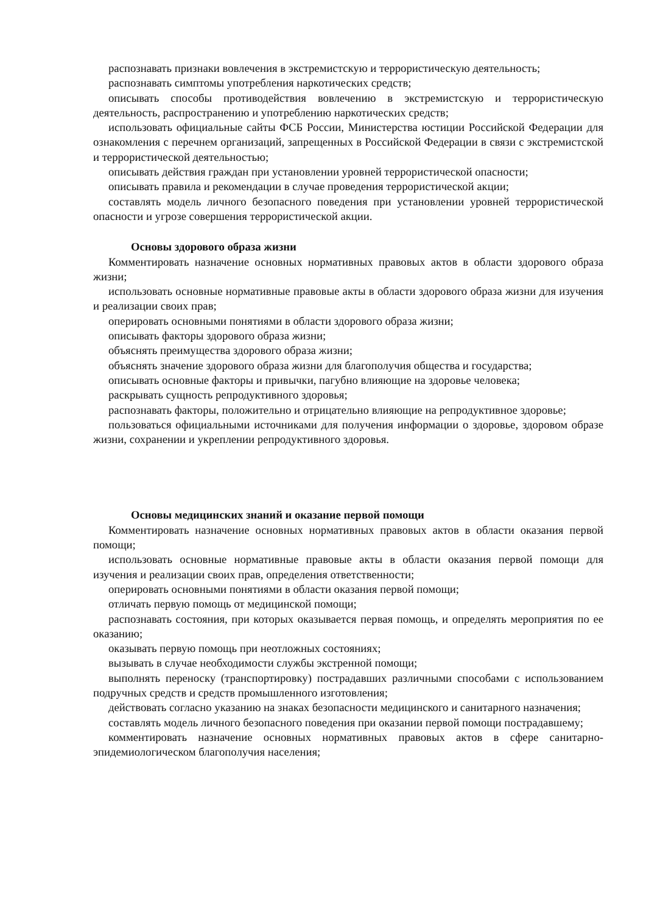распознавать признаки вовлечения в экстремистскую и террористическую деятельность;
распознавать симптомы употребления наркотических средств;
описывать способы противодействия вовлечению в экстремистскую и террористическую деятельность, распространению и употреблению наркотических средств;
использовать официальные сайты ФСБ России, Министерства юстиции Российской Федерации для ознакомления с перечнем организаций, запрещенных в Российской Федерации в связи с экстремистской и террористической деятельностью;
описывать действия граждан при установлении уровней террористической опасности;
описывать правила и рекомендации в случае проведения террористической акции;
составлять модель личного безопасного поведения при установлении уровней террористической опасности и угрозе совершения террористической акции.
Основы здорового образа жизни
Комментировать назначение основных нормативных правовых актов в области здорового образа жизни;
использовать основные нормативные правовые акты в области здорового образа жизни для изучения и реализации своих прав;
оперировать основными понятиями в области здорового образа жизни;
описывать факторы здорового образа жизни;
объяснять преимущества здорового образа жизни;
объяснять значение здорового образа жизни для благополучия общества и государства;
описывать основные факторы и привычки, пагубно влияющие на здоровье человека;
раскрывать сущность репродуктивного здоровья;
распознавать факторы, положительно и отрицательно влияющие на репродуктивное здоровье;
пользоваться официальными источниками для получения информации о здоровье, здоровом образе жизни, сохранении и укреплении репродуктивного здоровья.
Основы медицинских знаний и оказание первой помощи
Комментировать назначение основных нормативных правовых актов в области оказания первой помощи;
использовать основные нормативные правовые акты в области оказания первой помощи для изучения и реализации своих прав, определения ответственности;
оперировать основными понятиями в области оказания первой помощи;
отличать первую помощь от медицинской помощи;
распознавать состояния, при которых оказывается первая помощь, и определять мероприятия по ее оказанию;
оказывать первую помощь при неотложных состояниях;
вызывать в случае необходимости службы экстренной помощи;
выполнять переноску (транспортировку) пострадавших различными способами с использованием подручных средств и средств промышленного изготовления;
действовать согласно указанию на знаках безопасности медицинского и санитарного назначения;
составлять модель личного безопасного поведения при оказании первой помощи пострадавшему;
комментировать назначение основных нормативных правовых актов в сфере санитарно-эпидемиологическом благополучия населения;